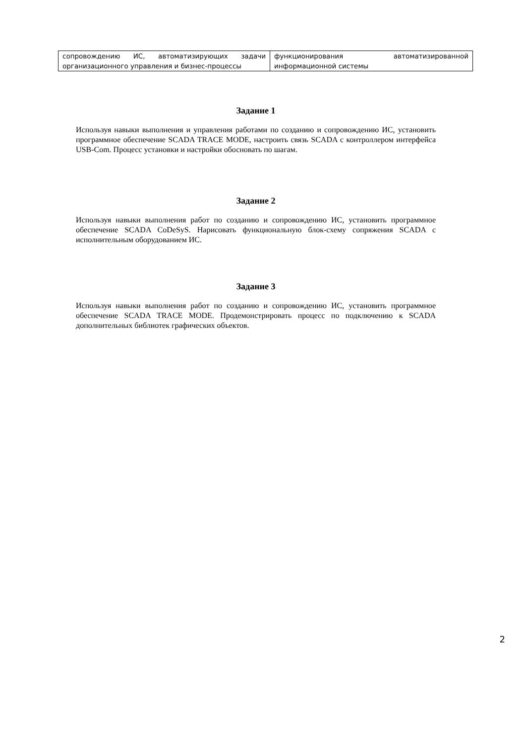| сопровождению ИС, автоматизирующих задачи организационного управления и бизнес-процессы | функционирования автоматизированной информационной системы |
Задание 1
Используя навыки выполнения и управления работами по созданию и сопровождению ИС, установить программное обеспечение SCADA TRACE MODE, настроить связь SCADA с контроллером интерфейса USB-Com. Процесс установки и настройки обосновать по шагам.
Задание 2
Используя навыки выполнения работ по созданию и сопровождению ИС, установить программное обеспечение SCADA CoDeSyS. Нарисовать функциональную блок-схему сопряжения SCADA с исполнительным оборудованием ИС.
Задание 3
Используя навыки выполнения работ по созданию и сопровождению ИС, установить программное обеспечение SCADA TRACE MODE. Продемонстрировать процесс по подключению к SCADA дополнительных библиотек графических объектов.
2